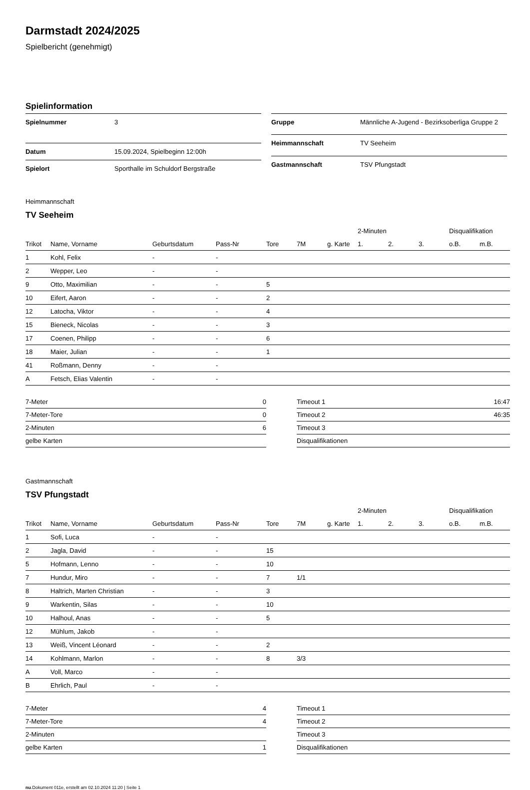Darmstadt 2024/2025
Spielbericht (genehmigt)
Spielinformation
| Spielnummer | 3 |
| Datum | 15.09.2024, Spielbeginn 12:00h |
| Spielort | Sporthalle im Schuldorf Bergstraße |
| Gruppe | Männliche A-Jugend - Bezirksoberliga Gruppe 2 |
| Heimmannschaft | TV Seeheim |
| Gastmannschaft | TSV Pfungstadt |
Heimmannschaft
TV Seeheim
| | | | | | | | 2-Minuten | | | Disqualifikation | |
| --- | --- | --- | --- | --- | --- | --- | --- | --- | --- | --- | --- |
| Trikot | Name, Vorname | Geburtsdatum | Pass-Nr | Tore | 7M | g. Karte | 1. | 2. | 3. | o.B. | m.B. |
| 1 | Kohl, Felix | - | - | | | | | | | | |
| 2 | Wepper, Leo | - | - | | | | | | | | |
| 9 | Otto, Maximilian | - | - | 5 | | | | | | | |
| 10 | Eifert, Aaron | - | - | 2 | | | | | | | |
| 12 | Latocha, Viktor | - | - | 4 | | | | | | | |
| 15 | Bieneck, Nicolas | - | - | 3 | | | | | | | |
| 17 | Coenen, Philipp | - | - | 6 | | | | | | | |
| 18 | Maier, Julian | - | - | 1 | | | | | | | |
| 41 | Roßmann, Denny | - | - | | | | | | | | |
| A | Fetsch, Elias Valentin | - | - | | | | | | | | |
| 7-Meter | 0 |
| 7-Meter-Tore | 0 |
| 2-Minuten | 6 |
| gelbe Karten | |
| Timeout 1 | 16:47 |
| Timeout 2 | 46:35 |
| Timeout 3 | |
| Disqualifikationen | |
Gastmannschaft
TSV Pfungstadt
| | | | | | | | 2-Minuten | | | Disqualifikation | |
| --- | --- | --- | --- | --- | --- | --- | --- | --- | --- | --- | --- |
| Trikot | Name, Vorname | Geburtsdatum | Pass-Nr | Tore | 7M | g. Karte | 1. | 2. | 3. | o.B. | m.B. |
| 1 | Sofi, Luca | - | - | | | | | | | | |
| 2 | Jagla, David | - | - | 15 | | | | | | | |
| 5 | Hofmann, Lenno | - | - | 10 | | | | | | | |
| 7 | Hundur, Miro | - | - | 7 | 1/1 | | | | | | |
| 8 | Haltrich, Marten Christian | - | - | 3 | | | | | | | |
| 9 | Warkentin, Silas | - | - | 10 | | | | | | | |
| 10 | Halhoul, Anas | - | - | 5 | | | | | | | |
| 12 | Mühlum, Jakob | - | - | | | | | | | | |
| 13 | Weiß, Vincent Léonard | - | - | 2 | | | | | | | |
| 14 | Kohlmann, Marlon | - | - | 8 | 3/3 | | | | | | |
| A | Voll, Marco | - | - | | | | | | | | |
| B | Ehrlich, Paul | - | - | | | | | | | | |
| 7-Meter | 4 |
| 7-Meter-Tore | 4 |
| 2-Minuten | |
| gelbe Karten | 1 |
| Timeout 1 | |
| Timeout 2 | |
| Timeout 3 | |
| Disqualifikationen | |
nu.Dokument 011e, erstellt am 02.10.2024 11:20 | Seite 1